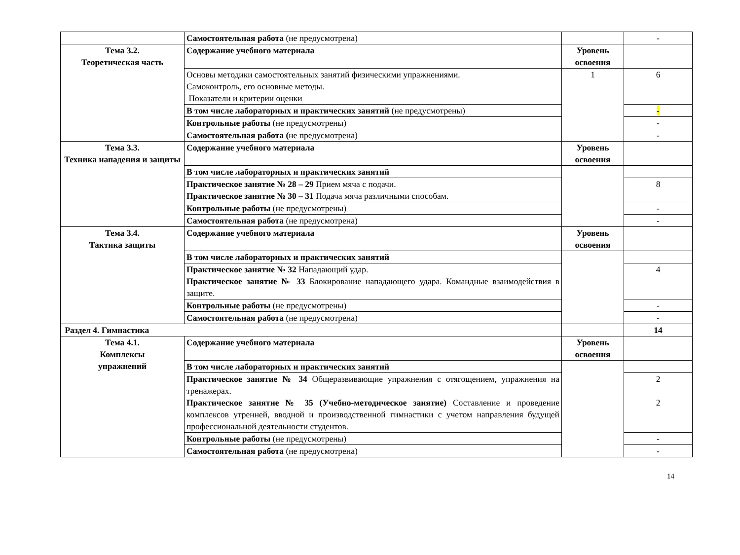| | Самостоятельная работа (не предусмотрена) | | - |
| Тема 3.2. Теоретическая часть | Содержание учебного материала | Уровень освоения | |
| | Основы методики самостоятельных занятий физическими упражнениями. Самоконтроль, его основные методы. Показатели и критерии оценки | 1 | 6 |
| | В том числе лабораторных и практических занятий (не предусмотрены) | | - |
| | Контрольные работы (не предусмотрены) | | - |
| | Самостоятельная работа ( не предусмотрена) | | - |
| Тема 3.3. Техника нападения и защиты | Содержание учебного материала | Уровень освоения | |
| | В том числе лабораторных и практических занятий | | |
| | Практическое занятие № 28 – 29 Прием мяча с подачи. Практическое занятие № 30 – 31 Подача мяча различными способам. | | 8 |
| | Контрольные работы (не предусмотрены) | | - |
| | Самостоятельная работа (не предусмотрена) | | - |
| Тема 3.4. Тактика защиты | Содержание учебного материала | Уровень освоения | |
| | В том числе лабораторных и практических занятий | | |
| | Практическое занятие № 32 Нападающий удар. Практическое занятие № 33 Блокирование нападающего удара. Командные взаимодействия в защите. | | 4 |
| | Контрольные работы (не предусмотрены) | | - |
| | Самостоятельная работа (не предусмотрена) | | - |
| Раздел 4. Гимнастика | | | 14 |
| Тема 4.1. Комплексы упражнений | Содержание учебного материала | Уровень освоения | |
| | В том числе лабораторных и практических занятий | | |
| | Практическое занятие № 34 Общеразвивающие упражнения с отягощением, упражнения на тренажерах. Практическое занятие № 35 (Учебно-методическое занятие) Составление и проведение комплексов утренней, вводной и производственной гимнастики с учетом направления будущей профессиональной деятельности студентов. | | 2 2 |
| | Контрольные работы (не предусмотрены) | | - |
| | Самостоятельная работа (не предусмотрена) | | - |
14